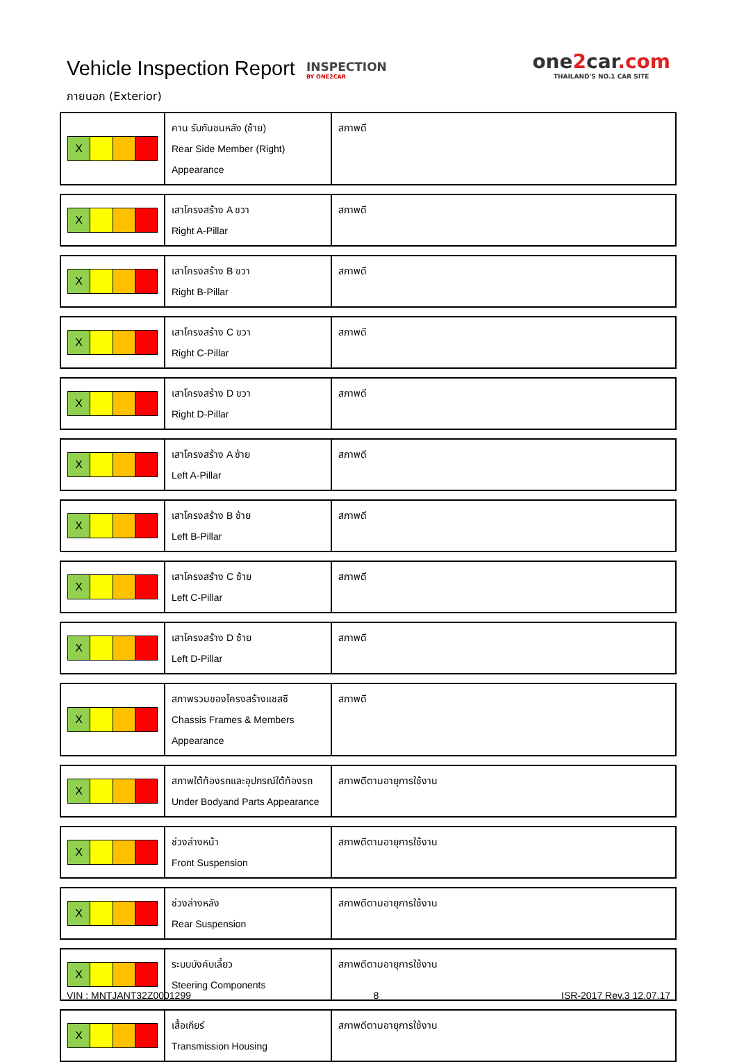Vehicle Inspection Report
INSPECTION
BY ONE2CAR
one2car.com
THAILAND'S NO.1 CAR SITE
ภายนอก (Exterior)
| X | คาน รับกันชนหลัง (ซ้าย) Rear Side Member (Right) Appearance | สภาพดี |
| X | เสาโครงสร้าง A ขวา Right A-Pillar | สภาพดี |
| X | เสาโครงสร้าง B ขวา Right B-Pillar | สภาพดี |
| X | เสาโครงสร้าง C ขวา Right C-Pillar | สภาพดี |
| X | เสาโครงสร้าง D ขวา Right D-Pillar | สภาพดี |
| X | เสาโครงสร้าง A ซ้าย Left A-Pillar | สภาพดี |
| X | เสาโครงสร้าง B ซ้าย Left B-Pillar | สภาพดี |
| X | เสาโครงสร้าง C ซ้าย Left C-Pillar | สภาพดี |
| X | เสาโครงสร้าง D ซ้าย Left D-Pillar | สภาพดี |
| X | สภาพรวมของโครงสร้างแชสซี Chassis Frames & Members Appearance | สภาพดี |
| X | สภาพใต้ท้องรถและอุปกรณ์ใต้ท้องรถ Under Bodyand Parts Appearance | สภาพดีตามอายุการใช้งาน |
| X | ช่วงล่างหน้า Front Suspension | สภาพดีตามอายุการใช้งาน |
| X | ช่วงล่างหลัง Rear Suspension | สภาพดีตามอายุการใช้งาน |
| X | ระบบบังคับเลี้ยว Steering Components | สภาพดีตามอายุการใช้งาน |
| X | เสื้อเกียร์ Transmission Housing | สภาพดีตามอายุการใช้งาน |
VIN : MNTJANT32Z0001299 8 ISR-2017 Rev.3 12.07.17